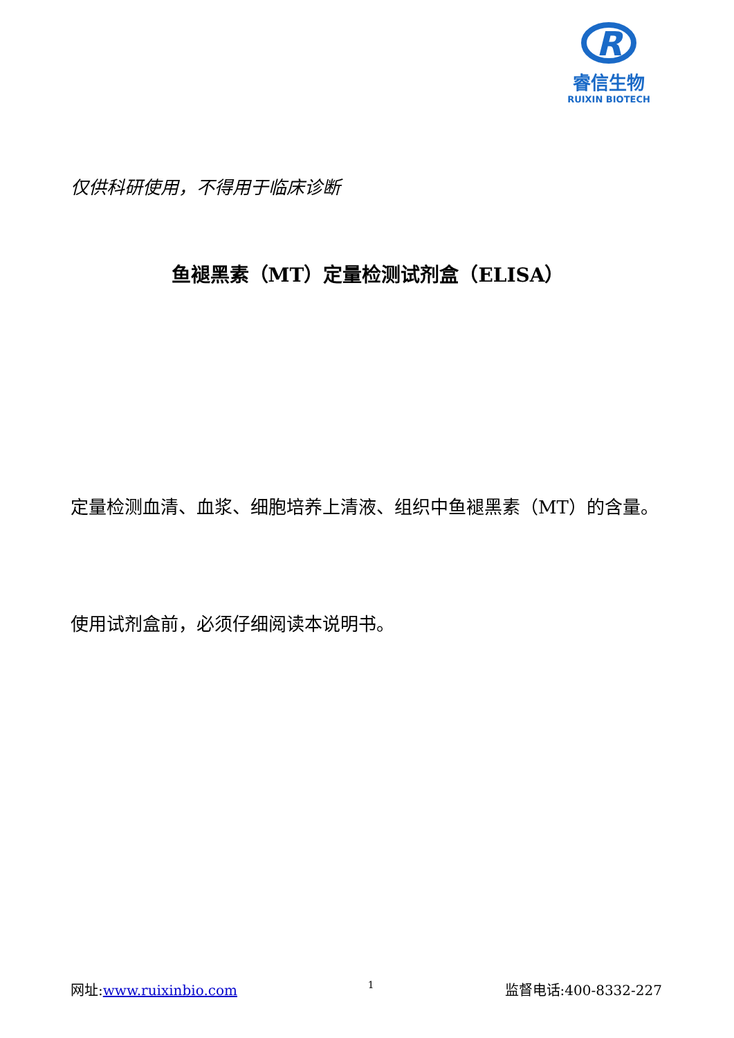R
睿信生物
RUIXIN BIOTECH
仅供科研使用，不得用于临床诊断
鱼褪黑素（MT）定量检测试剂盒（ELISA）
定量检测血清、血浆、细胞培养上清液、组织中鱼褪黑素（MT）的含量。
使用试剂盒前，必须仔细阅读本说明书。
网址:www.ruixinbio.com 1 监督电话:400-8332-227